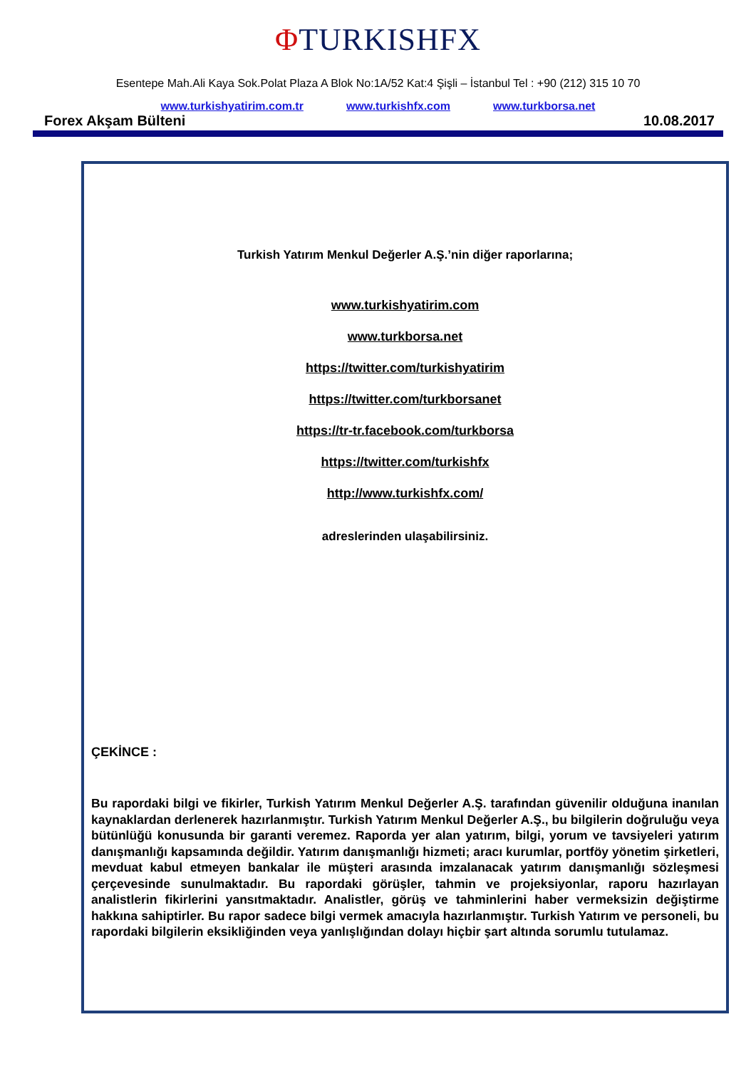ΦTURKISHFX
Esentepe Mah.Ali Kaya Sok.Polat Plaza A Blok No:1A/52 Kat:4 Şişli – İstanbul Tel : +90 (212) 315 10 70
www.turkishyatirim.com.tr www.turkishfx.com www.turkborsa.net
Forex Akşam Bülteni 10.08.2017
Turkish Yatırım Menkul Değerler A.Ş.’nin diğer raporlarına;
www.turkishyatirim.com
www.turkborsa.net
https://twitter.com/turkishyatirim
https://twitter.com/turkborsanet
https://tr-tr.facebook.com/turkborsa
https://twitter.com/turkishfx
http://www.turkishfx.com/
adreslerinden ulaşabilirsiniz.
ÇEKİNCE :
Bu rapordaki bilgi ve fikirler, Turkish Yatırım Menkul Değerler A.Ş. tarafından güvenilir olduğuna inanılan kaynaklardan derlenerek hazırlanmıştır. Turkish Yatırım Menkul Değerler A.Ş., bu bilgilerin doğruluğu veya bütünlüğü konusunda bir garanti veremez. Raporda yer alan yatırım, bilgi, yorum ve tavsiyeleri yatırım danışmanlığı kapsamında değildir. Yatırım danışmanlığı hizmeti; aracı kurumlar, portföy yönetim şirketleri, mevduat kabul etmeyen bankalar ile müşteri arasında imzalanacak yatırım danışmanlığı sözleşmesi çerçevesinde sunulmaktadır. Bu rapordaki görüşler, tahmin ve projeksiyonlar, raporu hazırlayan analistlerin fikirlerini yansıtmaktadır. Analistler, görüş ve tahminlerini haber vermeksizin değiştirme hakkına sahiptirler. Bu rapor sadece bilgi vermek amacıyla hazırlanmıştır. Turkish Yatırım ve personeli, bu rapordaki bilgilerin eksikliğinden veya yanlışlığından dolayı hiçbir şart altında sorumlu tutulamaz.